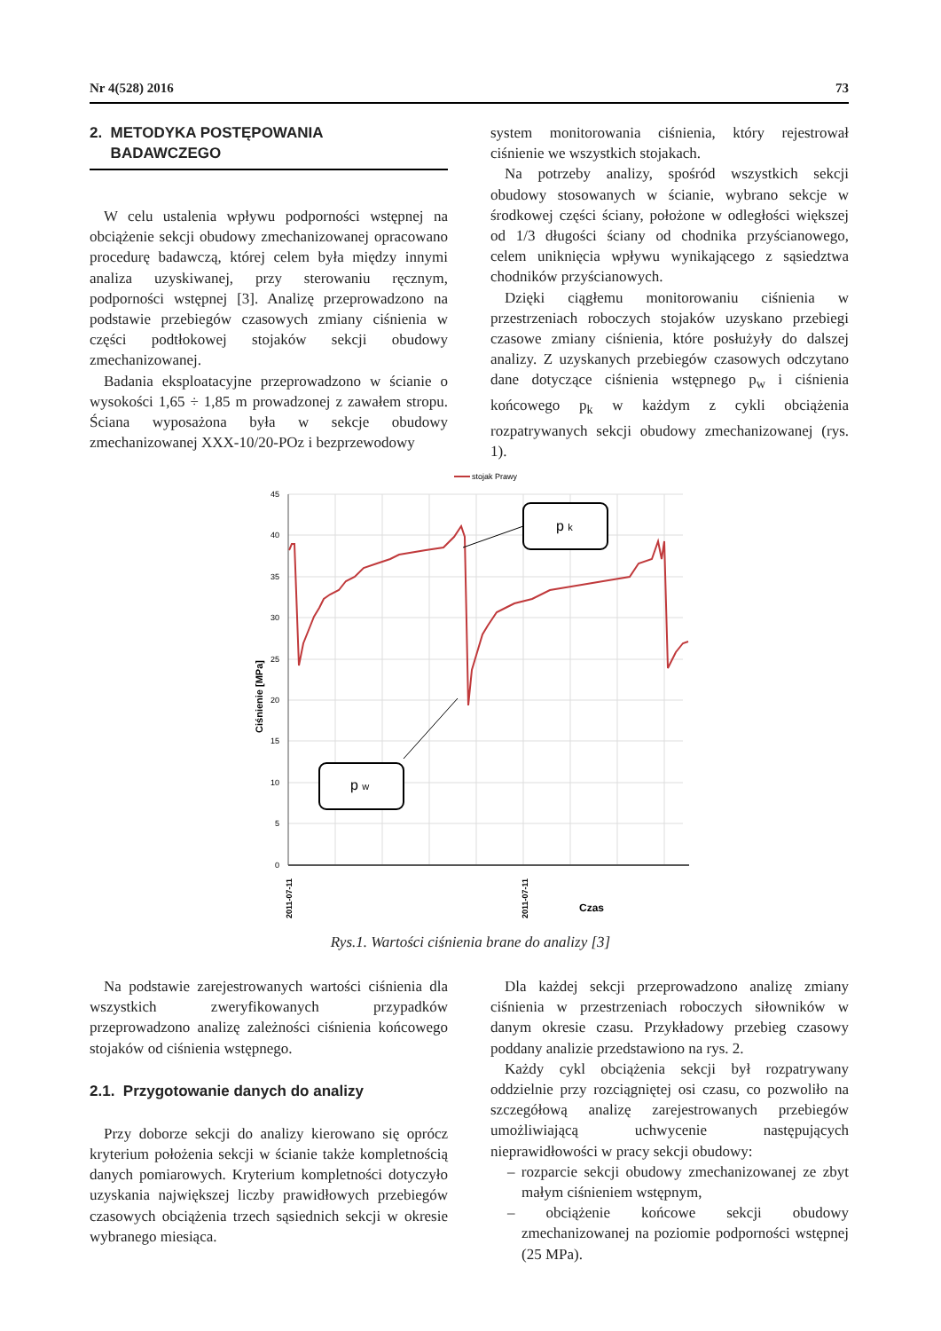Nr 4(528) 2016 73
2. METODYKA POSTĘPOWANIA
BADAWCZEGO
W celu ustalenia wpływu podporności wstępnej na obciążenie sekcji obudowy zmechanizowanej opracowano procedurę badawczą, której celem była między innymi analiza uzyskiwanej, przy sterowaniu ręcznym, podporności wstępnej [3]. Analizę przeprowadzono na podstawie przebiegów czasowych zmiany ciśnienia w części podtłokowej stojaków sekcji obudowy zmechanizowanej.
Badania eksploatacyjne przeprowadzono w ścianie o wysokości 1,65 ÷ 1,85 m prowadzonej z zawałem stropu. Ściana wyposażona była w sekcje obudowy zmechanizowanej XXX-10/20-POz i bezprzewodowy
system monitorowania ciśnienia, który rejestrował ciśnienie we wszystkich stojakach.
Na potrzeby analizy, spośród wszystkich sekcji obudowy stosowanych w ścianie, wybrano sekcje w środkowej części ściany, położone w odległości większej od 1/3 długości ściany od chodnika przyścianowego, celem uniknięcia wpływu wynikającego z sąsiedztwa chodników przyścianowych.
Dzięki ciągłemu monitorowaniu ciśnienia w przestrzeniach roboczych stojaków uzyskano przebiegi czasowe zmiany ciśnienia, które posłużyły do dalszej analizy. Z uzyskanych przebiegów czasowych odczytano dane dotyczące ciśnienia wstępnego p<sub>w</sub> i ciśnienia końcowego p<sub>k</sub> w każdym z cykli obciążenia rozpatrywanych sekcji obudowy zmechanizowanej (rys. 1).
stojak Prawy
45
40
35
30
25
20
15
10
5
0
Ciśnienie [MPa]
2011-07-11
2011-07-11
Czas
p k
p w
Rys.1. Wartości ciśnienia brane do analizy [3]
Na podstawie zarejestrowanych wartości ciśnienia dla wszystkich zweryfikowanych przypadków przeprowadzono analizę zależności ciśnienia końcowego stojaków od ciśnienia wstępnego.
2.1. Przygotowanie danych do analizy
Przy doborze sekcji do analizy kierowano się oprócz kryterium położenia sekcji w ścianie także kompletnością danych pomiarowych. Kryterium kompletności dotyczyło uzyskania największej liczby prawidłowych przebiegów czasowych obciążenia trzech sąsiednich sekcji w okresie wybranego miesiąca.
Dla każdej sekcji przeprowadzono analizę zmiany ciśnienia w przestrzeniach roboczych siłowników w danym okresie czasu. Przykładowy przebieg czasowy poddany analizie przedstawiono na rys. 2.
Każdy cykl obciążenia sekcji był rozpatrywany oddzielnie przy rozciągniętej osi czasu, co pozwoliło na szczegółową analizę zarejestrowanych przebiegów umożliwiającą uchwycenie następujących nieprawidłowości w pracy sekcji obudowy:
– rozparcie sekcji obudowy zmechanizowanej ze zbyt małym ciśnieniem wstępnym,
– obciążenie końcowe sekcji obudowy zmechanizowanej na poziomie podporności wstępnej (25 MPa).